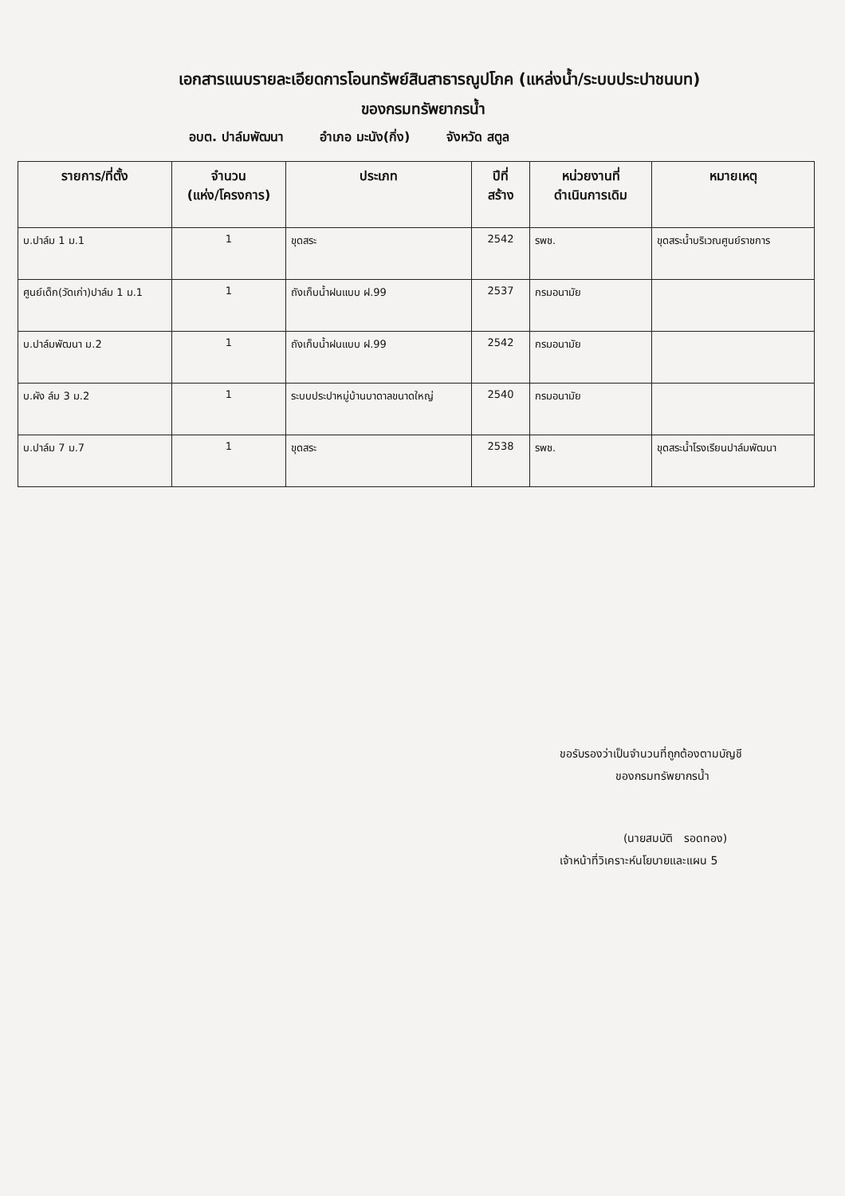เอกสารแนบรายละเอียดการโอนทรัพย์สินสาธารณูปโภค (แหล่งน้ำ/ระบบประปาชนบท)
ของกรมทรัพยากรน้ำ
อบต. ปาล์มพัฒนา อำเภอ มะนัง(กิ่ง) จังหวัด สตูล
| รายการ/ที่ตั้ง | จำนวน (แห่ง/โครงการ) | ประเภท | ปีที่ สร้าง | หน่วยงานที่ ดำเนินการเดิม | หมายเหตุ |
| --- | --- | --- | --- | --- | --- |
| บ.ปาล์ม 1 ม.1 | 1 | ขุดสระ | 2542 | รพช. | ขุดสระน้ำบริเวณศูนย์ราชการ |
| ศูนย์เด็ก(วัดเก่า)ปาล์ม 1 ม.1 | 1 | ถังเก็บน้ำฝนแบบ ฝ.99 | 2537 | กรมอนามัย | |
| บ.ปาล์มพัฒนา ม.2 | 1 | ถังเก็บน้ำฝนแบบ ฝ.99 | 2542 | กรมอนามัย | |
| บ.ผัง ล์ม 3 ม.2 | 1 | ระบบประปาหมู่บ้านบาดาลขนาดใหญ่ | 2540 | กรมอนามัย | |
| บ.ปาล์ม 7 ม.7 | 1 | ขุดสระ | 2538 | รพช. | ขุดสระน้ำโรงเรียนปาล์มพัฒนา |
ขอรับรองว่าเป็นจำนวนที่ถูกต้องตามบัญชี
ของกรมทรัพยากรน้ำ
(นายสมบัติ รอดทอง)
เจ้าหน้าที่วิเคราะห์นโยบายและแผน 5